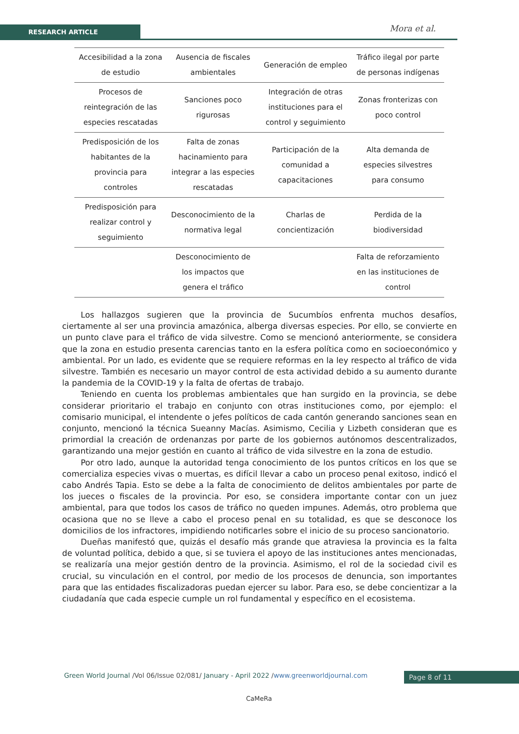RESEARCH ARTICLE Mora et al.
| Accesibilidad a la zona de estudio | Ausencia de fiscales ambientales | Generación de empleo | Tráfico ilegal por parte de personas indígenas |
| Procesos de reintegración de las especies rescatadas | Sanciones poco rigurosas | Integración de otras instituciones para el control y seguimiento | Zonas fronterizas con poco control |
| Predisposición de los habitantes de la provincia para controles | Falta de zonas hacinamiento para integrar a las especies rescatadas | Participación de la comunidad a capacitaciones | Alta demanda de especies silvestres para consumo |
| Predisposición para realizar control y seguimiento | Desconocimiento de la normativa legal | Charlas de concientización | Perdida de la biodiversidad |
| | Desconocimiento de los impactos que genera el tráfico | | Falta de reforzamiento en las instituciones de control |
Los hallazgos sugieren que la provincia de Sucumbíos enfrenta muchos desafíos, ciertamente al ser una provincia amazónica, alberga diversas especies. Por ello, se convierte en un punto clave para el tráfico de vida silvestre. Como se mencionó anteriormente, se considera que la zona en estudio presenta carencias tanto en la esfera política como en socioeconómico y ambiental. Por un lado, es evidente que se requiere reformas en la ley respecto al tráfico de vida silvestre. También es necesario un mayor control de esta actividad debido a su aumento durante la pandemia de la COVID-19 y la falta de ofertas de trabajo.
Teniendo en cuenta los problemas ambientales que han surgido en la provincia, se debe considerar prioritario el trabajo en conjunto con otras instituciones como, por ejemplo: el comisario municipal, el intendente o jefes políticos de cada cantón generando sanciones sean en conjunto, mencionó la técnica Sueanny Macías. Asimismo, Cecilia y Lizbeth consideran que es primordial la creación de ordenanzas por parte de los gobiernos autónomos descentralizados, garantizando una mejor gestión en cuanto al tráfico de vida silvestre en la zona de estudio.
Por otro lado, aunque la autoridad tenga conocimiento de los puntos críticos en los que se comercializa especies vivas o muertas, es difícil llevar a cabo un proceso penal exitoso, indicó el cabo Andrés Tapia. Esto se debe a la falta de conocimiento de delitos ambientales por parte de los jueces o fiscales de la provincia. Por eso, se considera importante contar con un juez ambiental, para que todos los casos de tráfico no queden impunes. Además, otro problema que ocasiona que no se lleve a cabo el proceso penal en su totalidad, es que se desconoce los domicilios de los infractores, impidiendo notificarles sobre el inicio de su proceso sancionatorio.
Dueñas manifestó que, quizás el desafío más grande que atraviesa la provincia es la falta de voluntad política, debido a que, si se tuviera el apoyo de las instituciones antes mencionadas, se realizaría una mejor gestión dentro de la provincia. Asimismo, el rol de la sociedad civil es crucial, su vinculación en el control, por medio de los procesos de denuncia, son importantes para que las entidades fiscalizadoras puedan ejercer su labor. Para eso, se debe concientizar a la ciudadanía que cada especie cumple un rol fundamental y específico en el ecosistema.
Green World Journal /Vol 06/Issue 02/081/ January - April 2022 /www.greenworldjournal.com
Page 8 of 11
CaMeRa